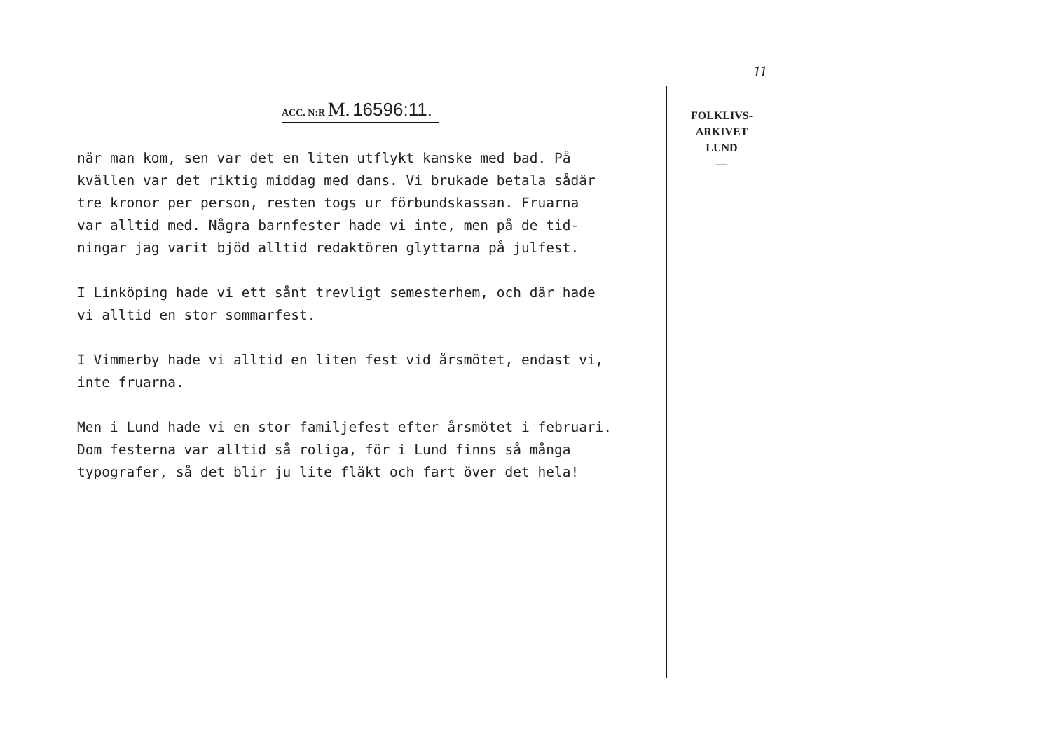ACC. N:R M. 16596:11.
när man kom, sen var det en liten utflykt kanske med bad. På
kvällen var det riktig middag med dans. Vi brukade betala sådär
tre kronor per person, resten togs ur förbundskassan. Fruarna
var alltid med. Några barnfester hade vi inte, men på de tid-
ningar jag varit bjöd alltid redaktören glyttarna på julfest.
I Linköping hade vi ett sånt trevligt semesterhem, och där hade
vi alltid en stor sommarfest.
I Vimmerby hade vi alltid en liten fest vid årsmötet, endast vi,
inte fruarna.
Men i Lund hade vi en stor familjefest efter årsmötet i februari.
Dom festerna var alltid så roliga, för i Lund finns så många
typografer, så det blir ju lite fläkt och fart över det hela!
11
FOLKLIVS-
ARKIVET
LUND
—